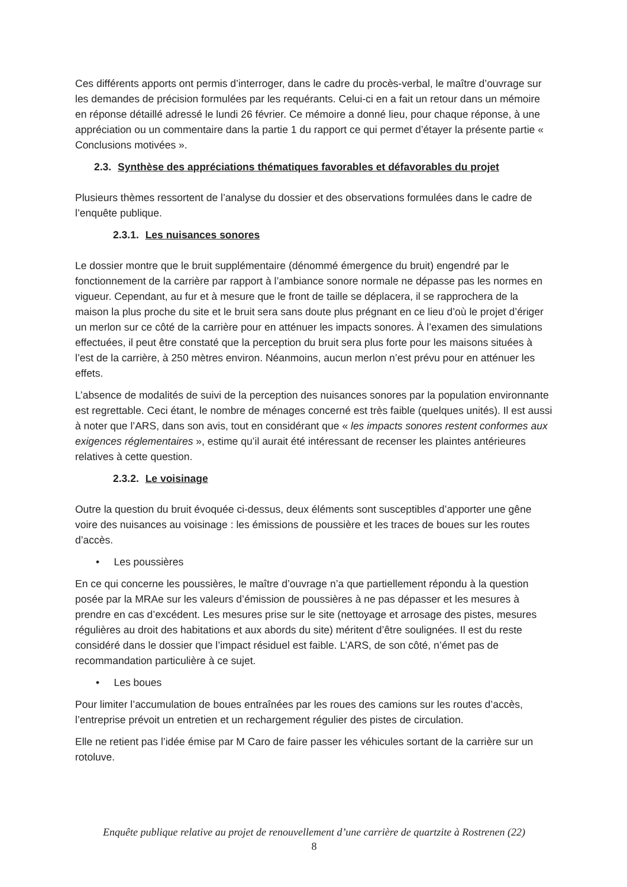Ces différents apports ont permis d’interroger, dans le cadre du procès-verbal, le maître d’ouvrage sur les demandes de précision formulées par les requérants. Celui-ci en a fait un retour dans un mémoire en réponse détaillé adressé le lundi 26 février. Ce mémoire a donné lieu, pour chaque réponse, à une appréciation ou un commentaire dans la partie 1 du rapport ce qui permet d’étayer la présente partie « Conclusions motivées ».
2.3. Synthèse des appréciations thématiques favorables et défavorables du projet
Plusieurs thèmes ressortent de l’analyse du dossier et des observations formulées dans le cadre de l’enquête publique.
2.3.1. Les nuisances sonores
Le dossier montre que le bruit supplémentaire (dénommé émergence du bruit) engendré par le fonctionnement de la carrière par rapport à l’ambiance sonore normale ne dépasse pas les normes en vigueur. Cependant, au fur et à mesure que le front de taille se déplacera, il se rapprochera de la maison la plus proche du site et le bruit sera sans doute plus prégnant en ce lieu d’où le projet d’ériger un merlon sur ce côté de la carrière pour en atténuer les impacts sonores. À l’examen des simulations effectuées, il peut être constaté que la perception du bruit sera plus forte pour les maisons situées à l’est de la carrière, à 250 mètres environ. Néanmoins, aucun merlon n’est prévu pour en atténuer les effets.
L’absence de modalités de suivi de la perception des nuisances sonores par la population environnante est regrettable. Ceci étant, le nombre de ménages concerné est très faible (quelques unités). Il est aussi à noter que l’ARS, dans son avis, tout en considérant que « les impacts sonores restent conformes aux exigences réglementaires », estime qu’il aurait été intéressant de recenser les plaintes antérieures relatives à cette question.
2.3.2. Le voisinage
Outre la question du bruit évoquée ci-dessus, deux éléments sont susceptibles d’apporter une gêne voire des nuisances au voisinage : les émissions de poussière et les traces de boues sur les routes d’accès.
• Les poussières
En ce qui concerne les poussières, le maître d’ouvrage n’a que partiellement répondu à la question posée par la MRAe sur les valeurs d’émission de poussières à ne pas dépasser et les mesures à prendre en cas d’excédent. Les mesures prise sur le site (nettoyage et arrosage des pistes, mesures régulières au droit des habitations et aux abords du site) méritent d’être soulignées. Il est du reste considéré dans le dossier que l’impact résiduel est faible. L’ARS, de son côté, n’émet pas de recommandation particulière à ce sujet.
• Les boues
Pour limiter l’accumulation de boues entraînées par les roues des camions sur les routes d’accès, l’entreprise prévoit un entretien et un rechargement régulier des pistes de circulation.
Elle ne retient pas l’idée émise par M Caro de faire passer les véhicules sortant de la carrière sur un rotoluve.
Enquête publique relative au projet de renouvellement d’une carrière de quartzite à Rostrenen (22)
8